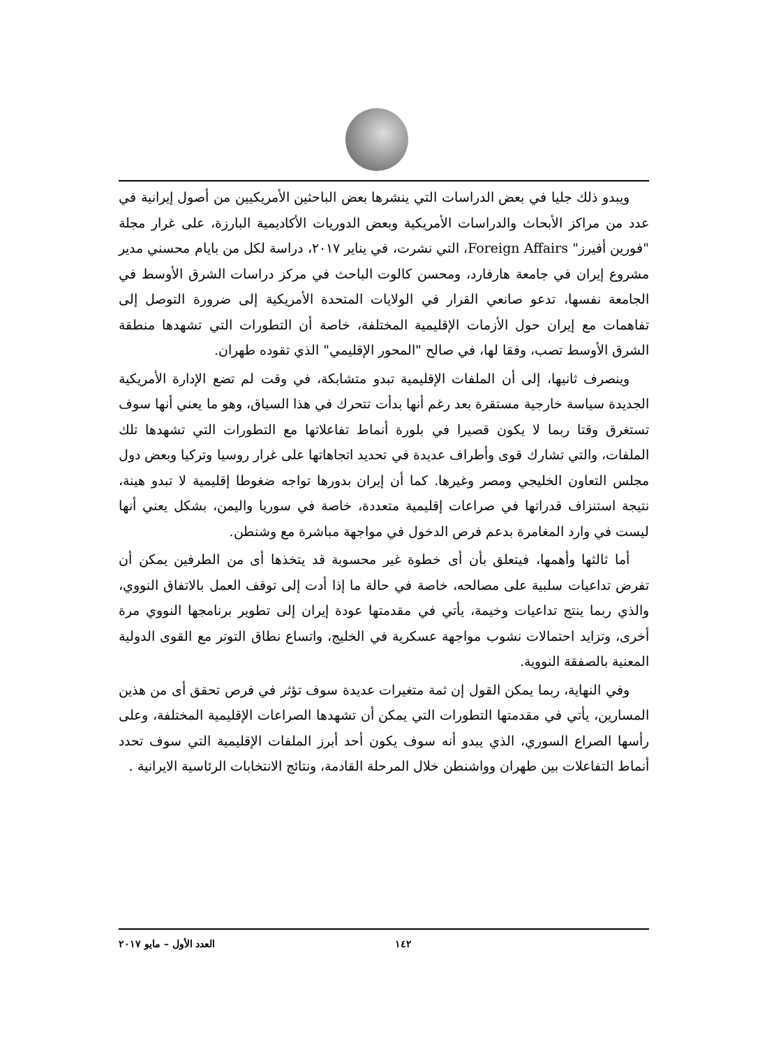ويبدو ذلك جليا في بعض الدراسات التي ينشرها بعض الباحثين الأمريكيين من أصول إيرانية في عدد من مراكز الأبحاث والدراسات الأمريكية وبعض الدوريات الأكاديمية البارزة، على غرار مجلة "فورين أفيرز" Foreign Affairs، التي نشرت، في يناير ٢٠١٧، دراسة لكل من بايام محسني مدير مشروع إيران في جامعة هارفارد، ومحسن كالوت الباحث في مركز دراسات الشرق الأوسط في الجامعة نفسها، تدعو صانعي القرار في الولايات المتحدة الأمريكية إلى ضرورة التوصل إلى تفاهمات مع إيران حول الأزمات الإقليمية المختلفة، خاصة أن التطورات التي تشهدها منطقة الشرق الأوسط تصب، وفقا لها، في صالح "المحور الإقليمي" الذي تقوده طهران.
وينصرف ثانيها، إلى أن الملفات الإقليمية تبدو متشابكة، في وقت لم تضع الإدارة الأمريكية الجديدة سياسة خارجية مستقرة بعد رغم أنها بدأت تتحرك في هذا السياق، وهو ما يعني أنها سوف تستغرق وقتا ربما لا يكون قصيرا في بلورة أنماط تفاعلاتها مع التطورات التي تشهدها تلك الملفات، والتي تشارك قوى وأطراف عديدة في تحديد اتجاهاتها على غرار روسيا وتركيا وبعض دول مجلس التعاون الخليجي ومصر وغيرها. كما أن إيران بدورها تواجه ضغوطا إقليمية لا تبدو هينة، نتيجة استنزاف قدراتها في صراعات إقليمية متعددة، خاصة في سوريا واليمن، بشكل يعني أنها ليست في وارد المغامرة بدعم فرص الدخول في مواجهة مباشرة مع وشنطن.
أما ثالثها وأهمها، فيتعلق بأن أى خطوة غير محسوبة قد يتخذها أى من الطرفين يمكن أن تفرض تداعيات سلبية على مصالحه، خاصة في حالة ما إذا أدت إلى توقف العمل بالاتفاق النووي، والذي ربما ينتج تداعيات وخيمة، يأتي في مقدمتها عودة إيران إلى تطوير برنامجها النووي مرة أخرى، وتزايد احتمالات نشوب مواجهة عسكرية في الخليج، واتساع نطاق التوتر مع القوى الدولية المعنية بالصفقة النووية.
وفي النهاية، ربما يمكن القول إن ثمة متغيرات عديدة سوف تؤثر في فرص تحقق أى من هذين المسارين، يأتي في مقدمتها التطورات التي يمكن أن تشهدها الصراعات الإقليمية المختلفة، وعلى رأسها الصراع السوري، الذي يبدو أنه سوف يكون أحد أبرز الملفات الإقليمية التي سوف تحدد أنماط التفاعلات بين طهران وواشنطن خلال المرحلة القادمة، ونتائج الانتخابات الرئاسية الايرانية .
١٤٢ العدد الأول – مايو ٢٠١٧